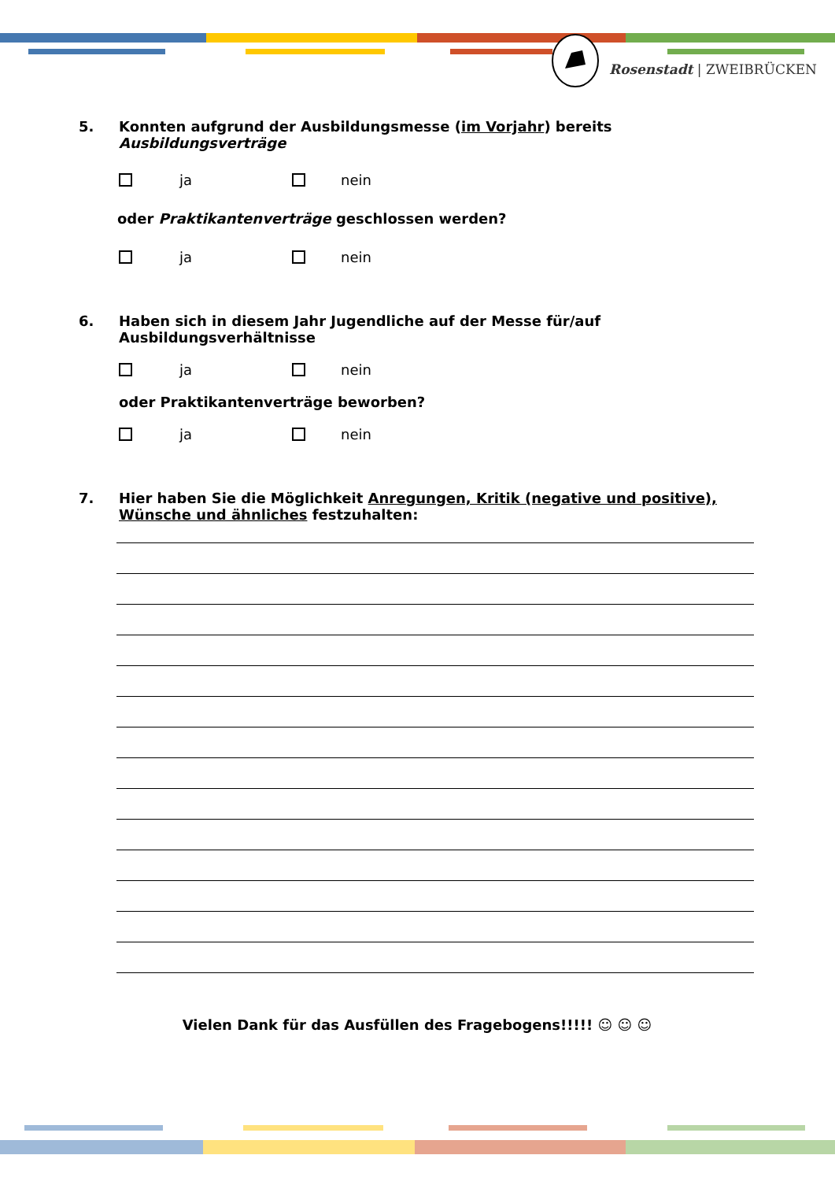Rosenstadt | ZWEIBRÜCKEN
5. Konnten aufgrund der Ausbildungsmesse (im Vorjahr) bereits Ausbildungsverträge
ja nein
oder Praktikantenverträge geschlossen werden?
ja nein
6. Haben sich in diesem Jahr Jugendliche auf der Messe für/auf Ausbildungsverhältnisse
ja nein
oder Praktikantenverträge beworben?
ja nein
7. Hier haben Sie die Möglichkeit Anregungen, Kritik (negative und positive), Wünsche und ähnliches festzuhalten:
Vielen Dank für das Ausfüllen des Fragebogens!!!!! ☺ ☺ ☺